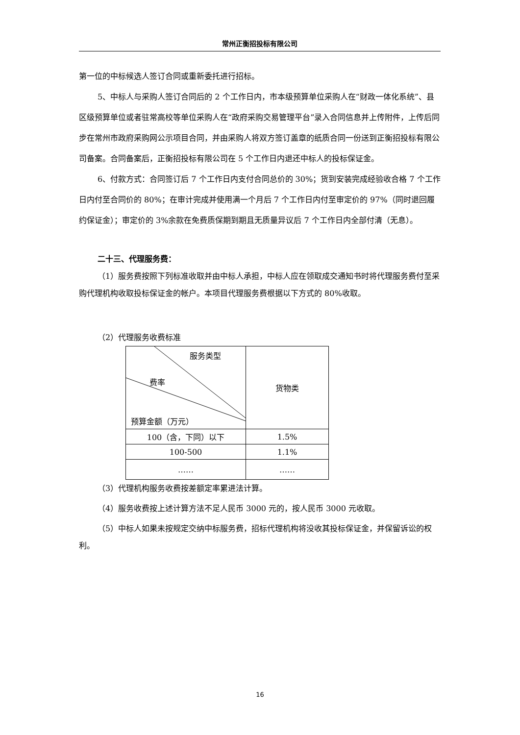常州正衡招投标有限公司
第一位的中标候选人签订合同或重新委托进行招标。
5、中标人与采购人签订合同后的 2 个工作日内，市本级预算单位采购人在“财政一体化系统”、县区级预算单位或者驻常高校等单位采购人在“政府采购交易管理平台”录入合同信息并上传附件，上传后同步在常州市政府采购网公示项目合同，并由采购人将双方签订盖章的纸质合同一份送到正衡招投标有限公司备案。合同备案后，正衡招投标有限公司在 5 个工作日内退还中标人的投标保证金。
6、付款方式：合同签订后 7 个工作日内支付合同总价的 30%；货到安装完成经验收合格 7 个工作日内付至合同价的 80%；在审计完成并使用满一个月后 7 个工作日内付至审定价的 97%（同时退回履约保证金）；审定价的 3%余款在免费质保期到期且无质量异议后 7 个工作日内全部付清（无息）。
二十三、代理服务费：
（1）服务费按照下列标准收取并由中标人承担，中标人应在领取成交通知书时将代理服务费付至采购代理机构收取投标保证金的帐户。本项目代理服务费根据以下方式的 80%收取。
（2）代理服务收费标准
| 服务类型 费率 预算金额（万元） | 货物类 |
| 100（含，下同）以下 | 1.5% |
| 100-500 | 1.1% |
| …… | …… |
（3）代理机构服务收费按差额定率累进法计算。
（4）服务收费按上述计算方法不足人民币 3000 元的，按人民币 3000 元收取。
（5）中标人如果未按规定交纳中标服务费，招标代理机构将没收其投标保证金，并保留诉讼的权利。
16